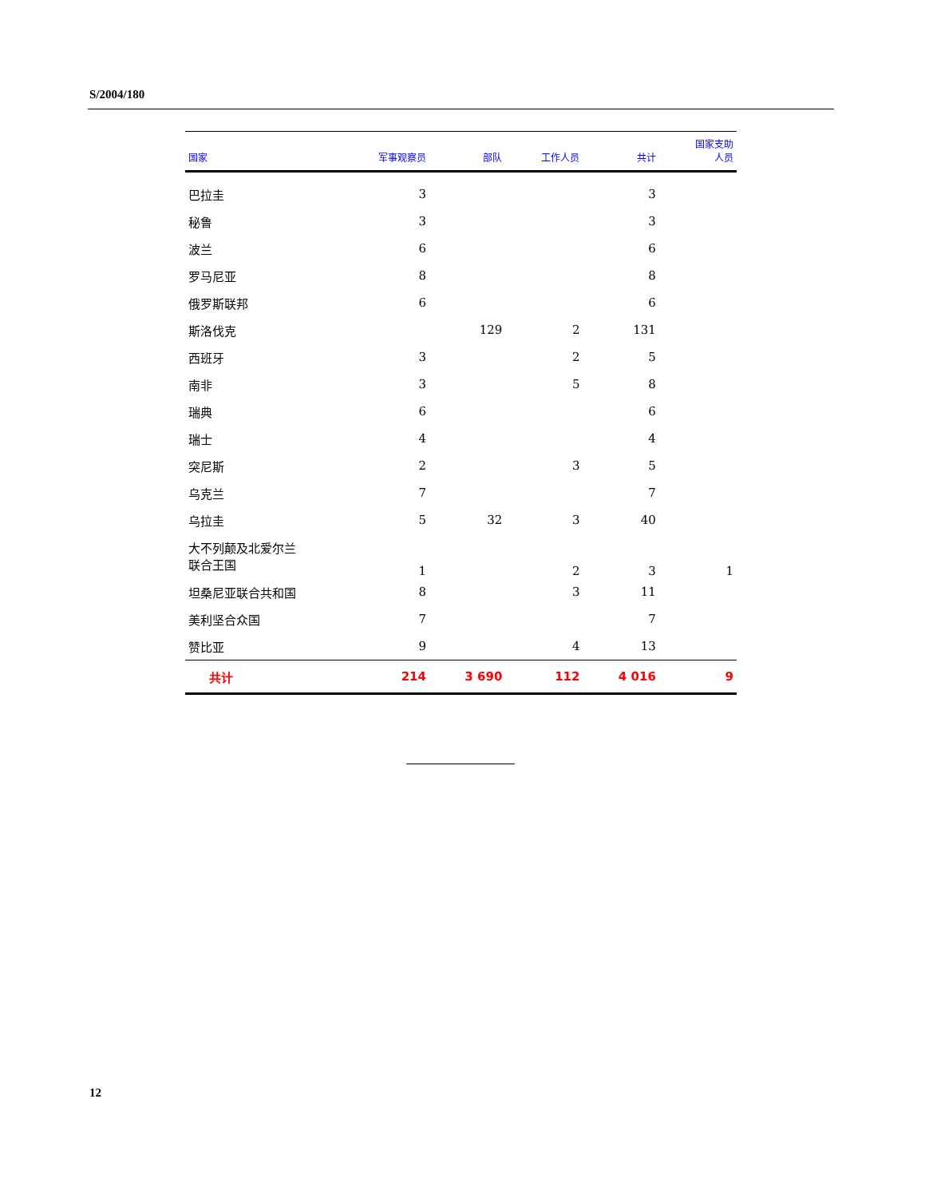S/2004/180
| 国家 | 军事观察员 | 部队 | 工作人员 | 共计 | 国家支助 人员 |
| --- | --- | --- | --- | --- | --- |
| 巴拉圭 | 3 | | | 3 | |
| 秘鲁 | 3 | | | 3 | |
| 波兰 | 6 | | | 6 | |
| 罗马尼亚 | 8 | | | 8 | |
| 俄罗斯联邦 | 6 | | | 6 | |
| 斯洛伐克 | | 129 | 2 | 131 | |
| 西班牙 | 3 | | 2 | 5 | |
| 南非 | 3 | | 5 | 8 | |
| 瑞典 | 6 | | | 6 | |
| 瑞士 | 4 | | | 4 | |
| 突尼斯 | 2 | | 3 | 5 | |
| 乌克兰 | 7 | | | 7 | |
| 乌拉圭 | 5 | 32 | 3 | 40 | |
| 大不列颠及北爱尔兰 联合王国 | 1 | | 2 | 3 | 1 |
| 坦桑尼亚联合共和国 | 8 | | 3 | 11 | |
| 美利坚合众国 | 7 | | | 7 | |
| 赞比亚 | 9 | | 4 | 13 | |
| 共计 | 214 | 3 690 | 112 | 4 016 | 9 |
12